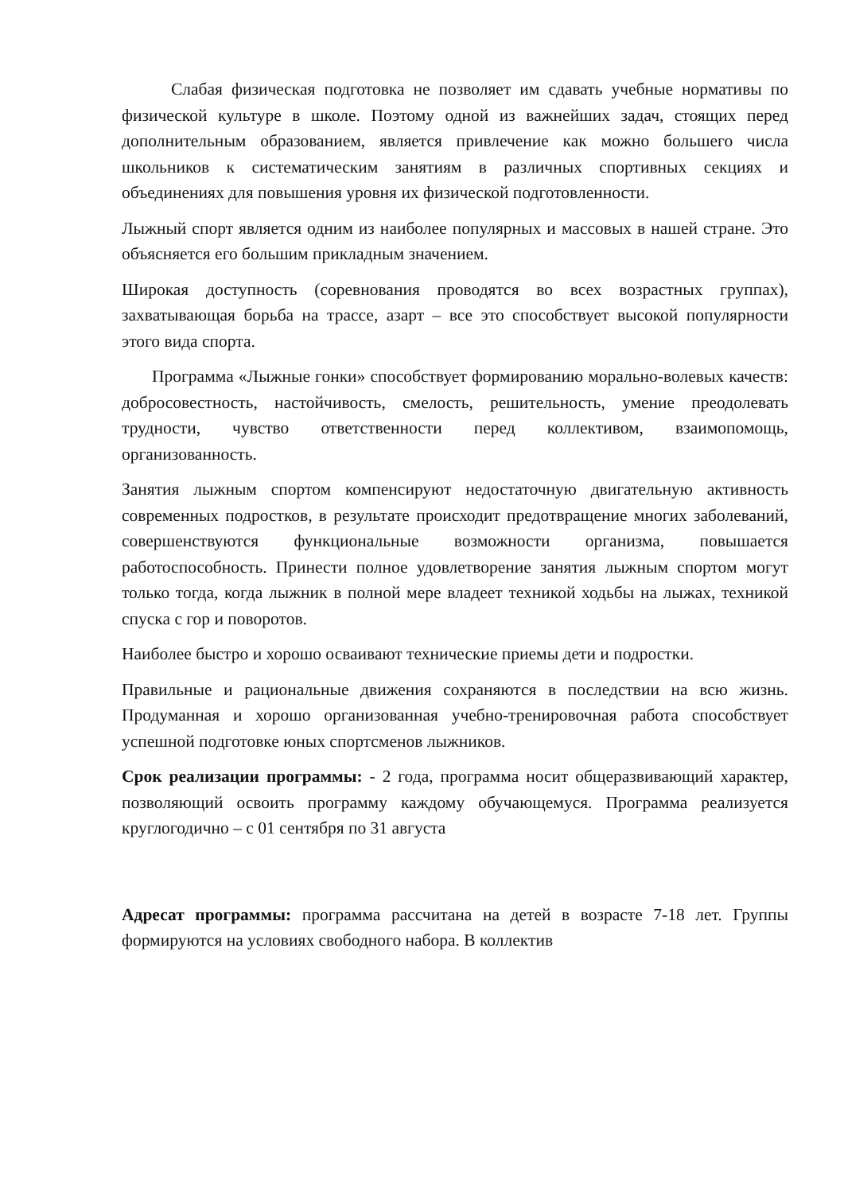Слабая физическая подготовка не позволяет им сдавать учебные нормативы по физической культуре в школе. Поэтому одной из важнейших задач, стоящих перед дополнительным образованием, является привлечение как можно большего числа школьников к систематическим занятиям в различных спортивных секциях и объединениях для повышения уровня их физической подготовленности.
Лыжный спорт является одним из наиболее популярных и массовых в нашей стране. Это объясняется его большим прикладным значением.
Широкая доступность (соревнования проводятся во всех возрастных группах), захватывающая борьба на трассе, азарт – все это способствует высокой популярности этого вида спорта.
Программа «Лыжные гонки» способствует формированию морально-волевых качеств: добросовестность, настойчивость, смелость, решительность, умение преодолевать трудности, чувство ответственности перед коллективом, взаимопомощь, организованность.
Занятия лыжным спортом компенсируют недостаточную двигательную активность современных подростков, в результате происходит предотвращение многих заболеваний, совершенствуются функциональные возможности организма, повышается работоспособность. Принести полное удовлетворение занятия лыжным спортом могут только тогда, когда лыжник в полной мере владеет техникой ходьбы на лыжах, техникой спуска с гор и поворотов.
Наиболее быстро и хорошо осваивают технические приемы дети и подростки.
Правильные и рациональные движения сохраняются в последствии на всю жизнь. Продуманная и хорошо организованная учебно-тренировочная работа способствует успешной подготовке юных спортсменов лыжников.
Срок реализации программы: - 2 года, программа носит общеразвивающий характер, позволяющий освоить программу каждому обучающемуся. Программа реализуется круглогодично – с 01 сентября по 31 августа
Адресат программы: программа рассчитана на детей в возрасте 7-18 лет. Группы формируются на условиях свободного набора. В коллектив